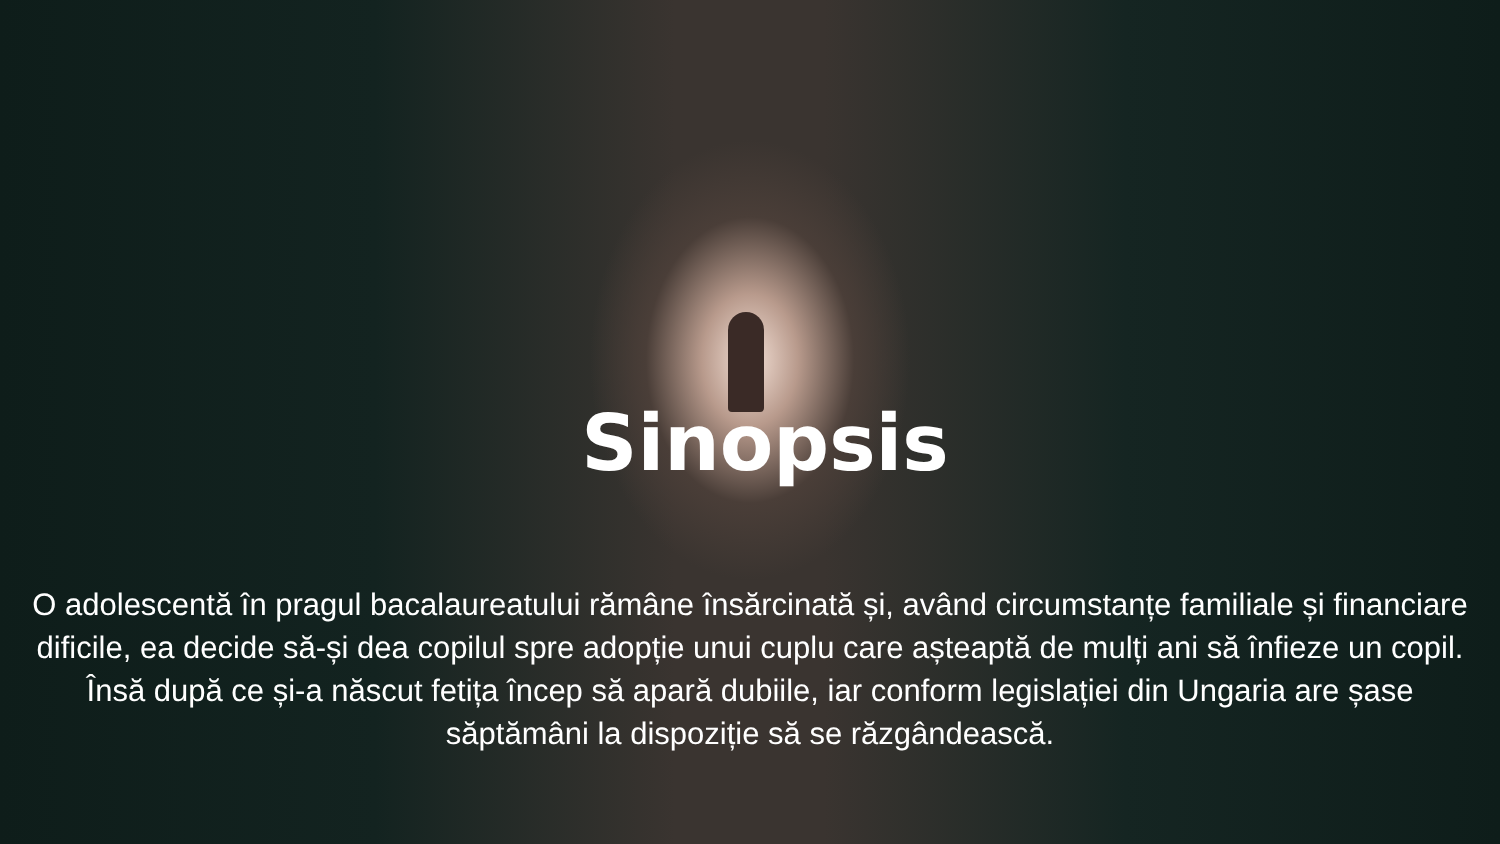Sinopsis
O adolescentă în pragul bacalaureatului rămâne însărcinată și, având circumstanțe familiale și financiare dificile, ea decide să-și dea copilul spre adopție unui cuplu care așteaptă de mulți ani să înfieze un copil. Însă după ce și-a născut fetița încep să apară dubiile, iar conform legislației din Ungaria are șase săptămâni la dispoziție să se răzgândească.